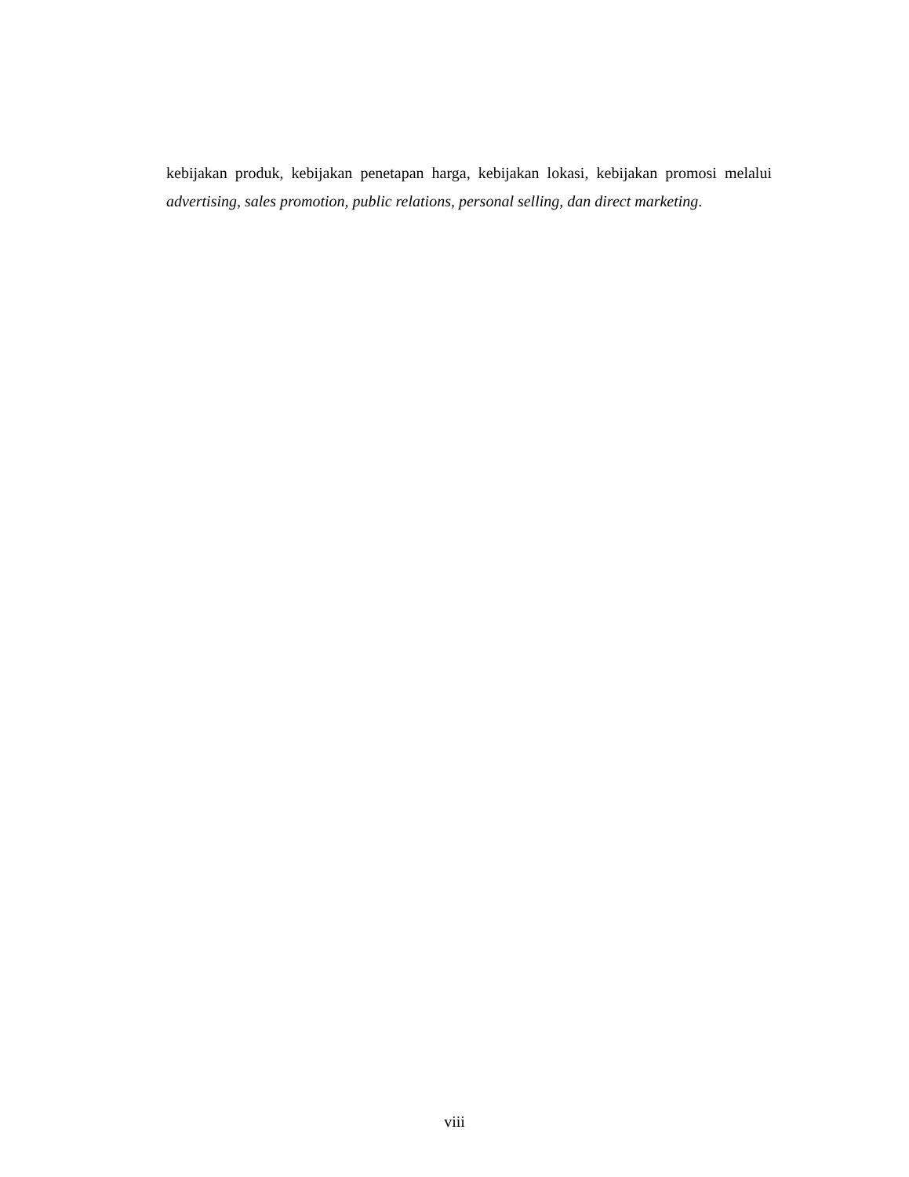kebijakan produk, kebijakan penetapan harga, kebijakan lokasi, kebijakan promosi melalui advertising, sales promotion, public relations, personal selling, dan direct marketing.
viii